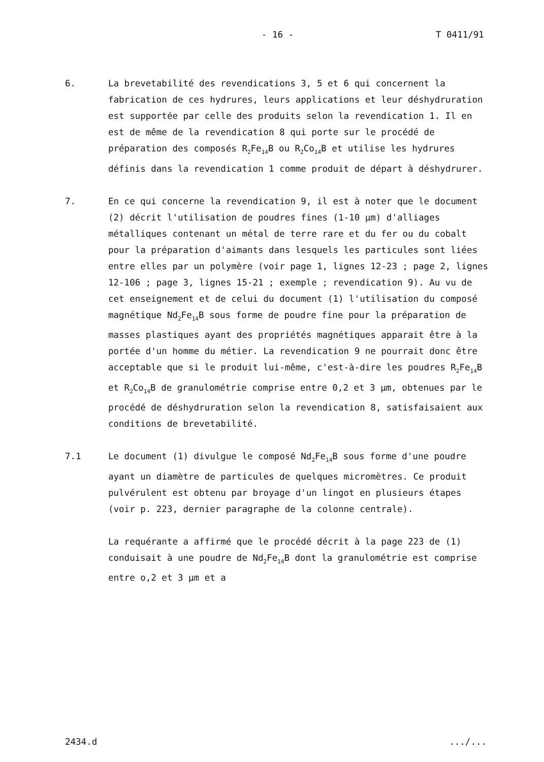- 16 - T 0411/91
6. La brevetabilité des revendications 3, 5 et 6 qui concernent la fabrication de ces hydrures, leurs applications et leur déshydruration est supportée par celle des produits selon la revendication 1. Il en est de même de la revendication 8 qui porte sur le procédé de préparation des composés R<sub>2</sub>Fe<sub>14</sub>B ou R<sub>2</sub>Co<sub>14</sub>B et utilise les hydrures définis dans la revendication 1 comme produit de départ à déshydrurer.
7. En ce qui concerne la revendication 9, il est à noter que le document (2) décrit l'utilisation de poudres fines (1-10 µm) d'alliages métalliques contenant un métal de terre rare et du fer ou du cobalt pour la préparation d'aimants dans lesquels les particules sont liées entre elles par un polymère (voir page 1, lignes 12-23 ; page 2, lignes 12-106 ; page 3, lignes 15-21 ; exemple ; revendication 9). Au vu de cet enseignement et de celui du document (1) l'utilisation du composé magnétique Nd<sub>2</sub>Fe<sub>14</sub>B sous forme de poudre fine pour la préparation de masses plastiques ayant des propriétés magnétiques apparait être à la portée d'un homme du métier. La revendication 9 ne pourrait donc être acceptable que si le produit lui-même, c'est-à-dire les poudres R<sub>2</sub>Fe<sub>14</sub>B et R<sub>2</sub>Co<sub>14</sub>B de granulométrie comprise entre 0,2 et 3 µm, obtenues par le procédé de déshydruration selon la revendication 8, satisfaisaient aux conditions de brevetabilité.
7.1 Le document (1) divulgue le composé Nd<sub>2</sub>Fe<sub>14</sub>B sous forme d'une poudre ayant un diamètre de particules de quelques micromètres. Ce produit pulvérulent est obtenu par broyage d'un lingot en plusieurs étapes (voir p. 223, dernier paragraphe de la colonne centrale).
La requérante a affirmé que le procédé décrit à la page 223 de (1) conduisait à une poudre de Nd<sub>2</sub>Fe<sub>14</sub>B dont la granulométrie est comprise entre o,2 et 3 µm et a
2434.d.../...